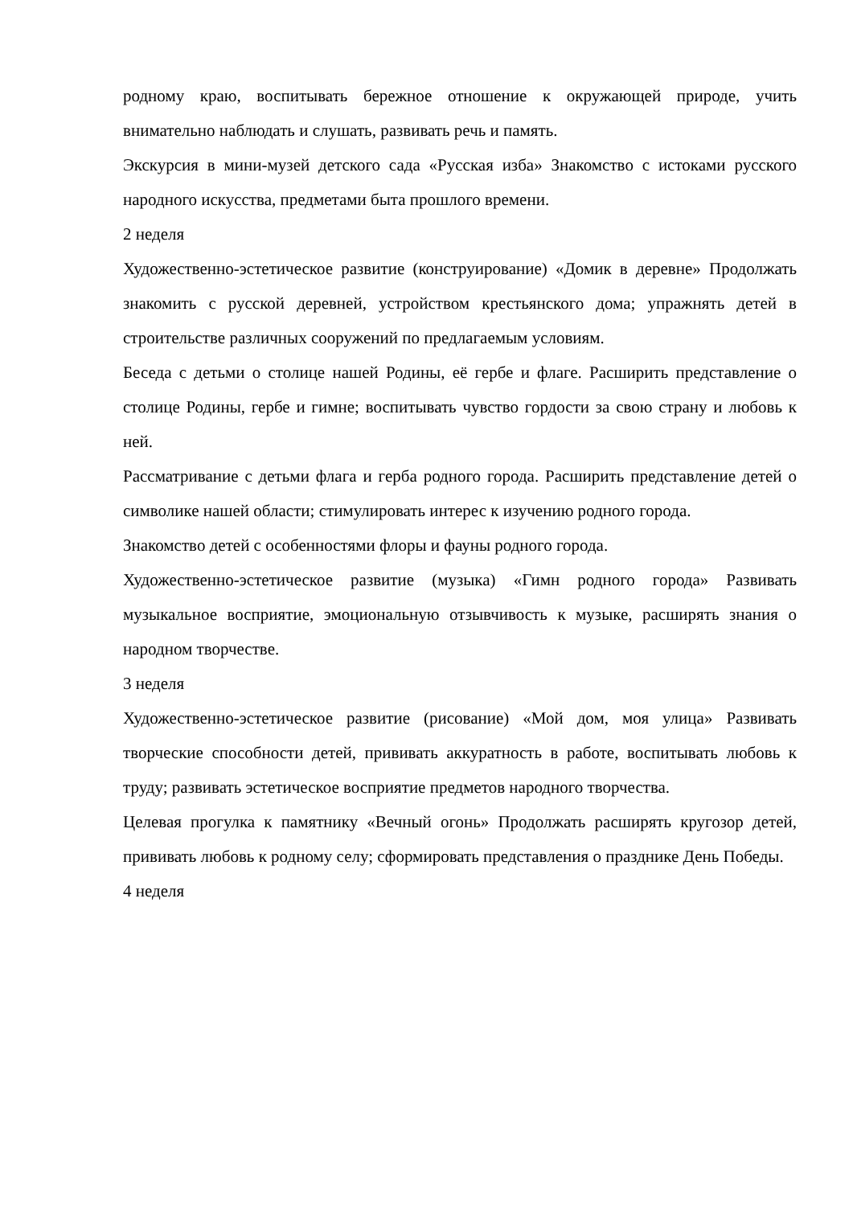родному краю, воспитывать бережное отношение к окружающей природе, учить внимательно наблюдать и слушать, развивать речь и память.
Экскурсия в мини-музей детского сада «Русская изба» Знакомство с истоками русского народного искусства, предметами быта прошлого времени.
2 неделя
Художественно-эстетическое развитие (конструирование) «Домик в деревне» Продолжать знакомить с русской деревней, устройством крестьянского дома; упражнять детей в строительстве различных сооружений по предлагаемым условиям.
Беседа с детьми о столице нашей Родины, её гербе и флаге. Расширить представление о столице Родины, гербе и гимне; воспитывать чувство гордости за свою страну и любовь к ней.
Рассматривание с детьми флага и герба родного города. Расширить представление детей о символике нашей области; стимулировать интерес к изучению родного города.
Знакомство детей с особенностями флоры и фауны родного города.
Художественно-эстетическое развитие (музыка) «Гимн родного города» Развивать музыкальное восприятие, эмоциональную отзывчивость к музыке, расширять знания о народном творчестве.
3 неделя
Художественно-эстетическое развитие (рисование) «Мой дом, моя улица» Развивать творческие способности детей, прививать аккуратность в работе, воспитывать любовь к труду; развивать эстетическое восприятие предметов народного творчества.
Целевая прогулка к памятнику «Вечный огонь» Продолжать расширять кругозор детей, прививать любовь к родному селу; сформировать представления о празднике День Победы.
4 неделя